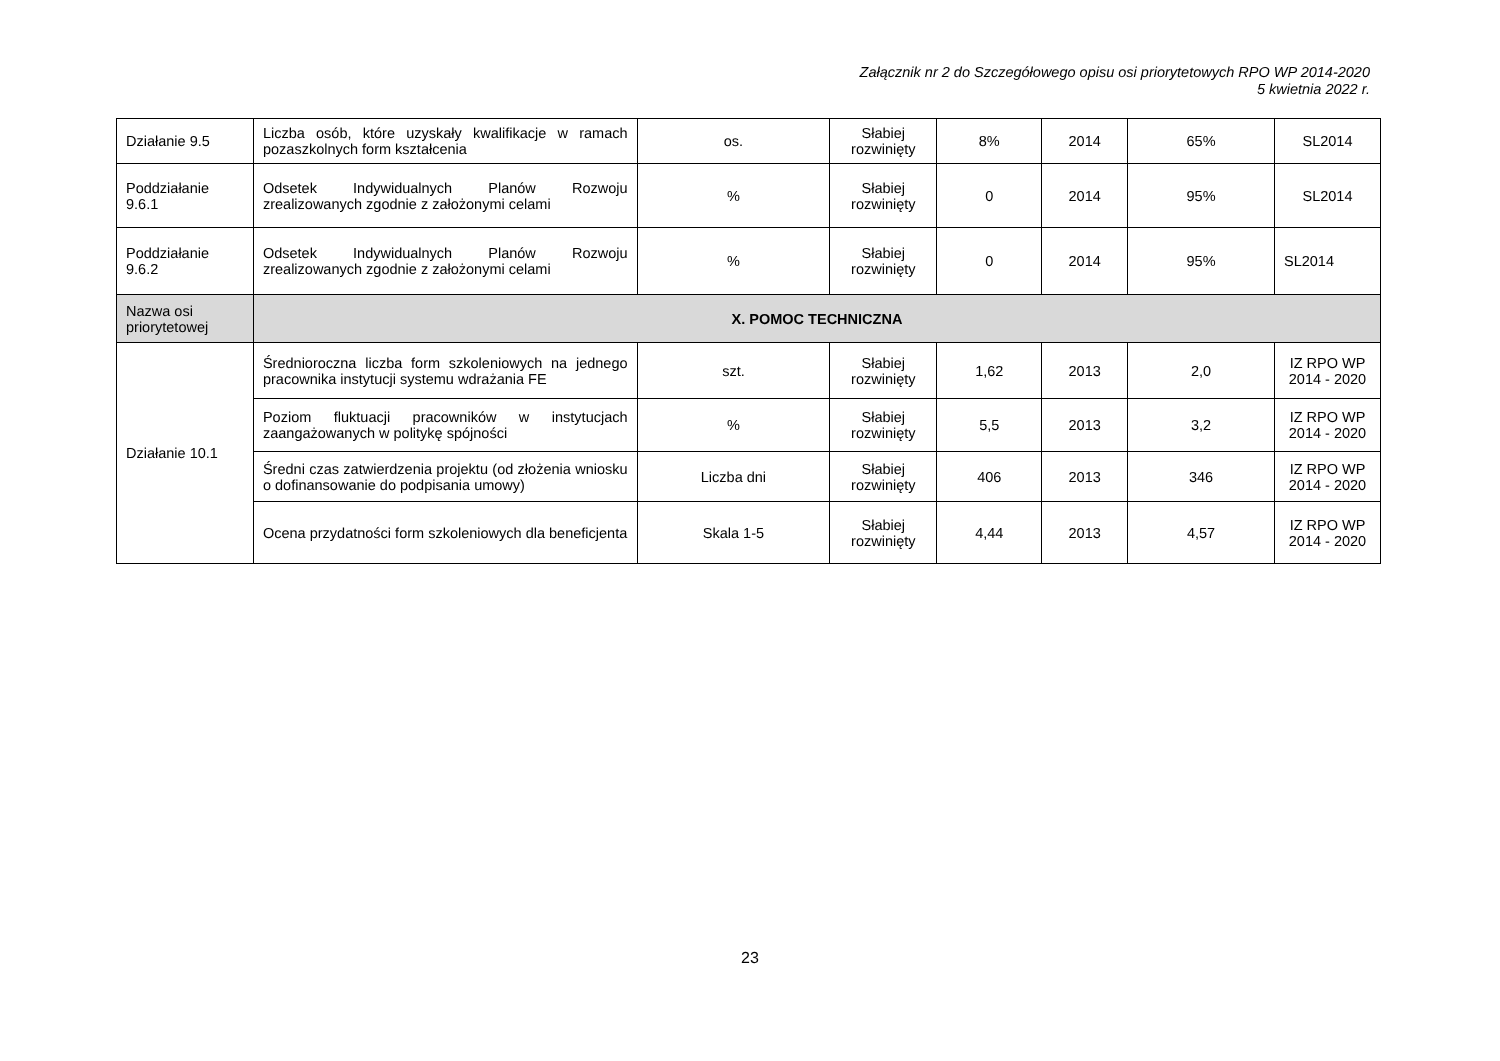Załącznik nr 2 do Szczegółowego opisu osi priorytetowych RPO WP 2014-2020
5 kwietnia 2022 r.
| Działanie 9.5 | Liczba osób, które uzyskały kwalifikacje w ramach pozaszkolnych form kształcenia | os. | Słabiej rozwinięty | 8% | 2014 | 65% | SL2014 |
| Poddziałanie 9.6.1 | Odsetek Indywidualnych Planów Rozwoju zrealizowanych zgodnie z założonymi celami | % | Słabiej rozwinięty | 0 | 2014 | 95% | SL2014 |
| Poddziałanie 9.6.2 | Odsetek Indywidualnych Planów Rozwoju zrealizowanych zgodnie z założonymi celami | % | Słabiej rozwinięty | 0 | 2014 | 95% | SL2014 |
| Nazwa osi priorytetowej | X. POMOC TECHNICZNA | | | | | | |
| Działanie 10.1 | Średnioroczna liczba form szkoleniowych na jednego pracownika instytucji systemu wdrażania FE | szt. | Słabiej rozwinięty | 1,62 | 2013 | 2,0 | IZ RPO WP 2014 - 2020 |
| | Poziom fluktuacji pracowników w instytucjach zaangażowanych w politykę spójności | % | Słabiej rozwinięty | 5,5 | 2013 | 3,2 | IZ RPO WP 2014 - 2020 |
| | Średni czas zatwierdzenia projektu (od złożenia wniosku o dofinansowanie do podpisania umowy) | Liczba dni | Słabiej rozwinięty | 406 | 2013 | 346 | IZ RPO WP 2014 - 2020 |
| | Ocena przydatności form szkoleniowych dla beneficjenta | Skala 1-5 | Słabiej rozwinięty | 4,44 | 2013 | 4,57 | IZ RPO WP 2014 - 2020 |
23